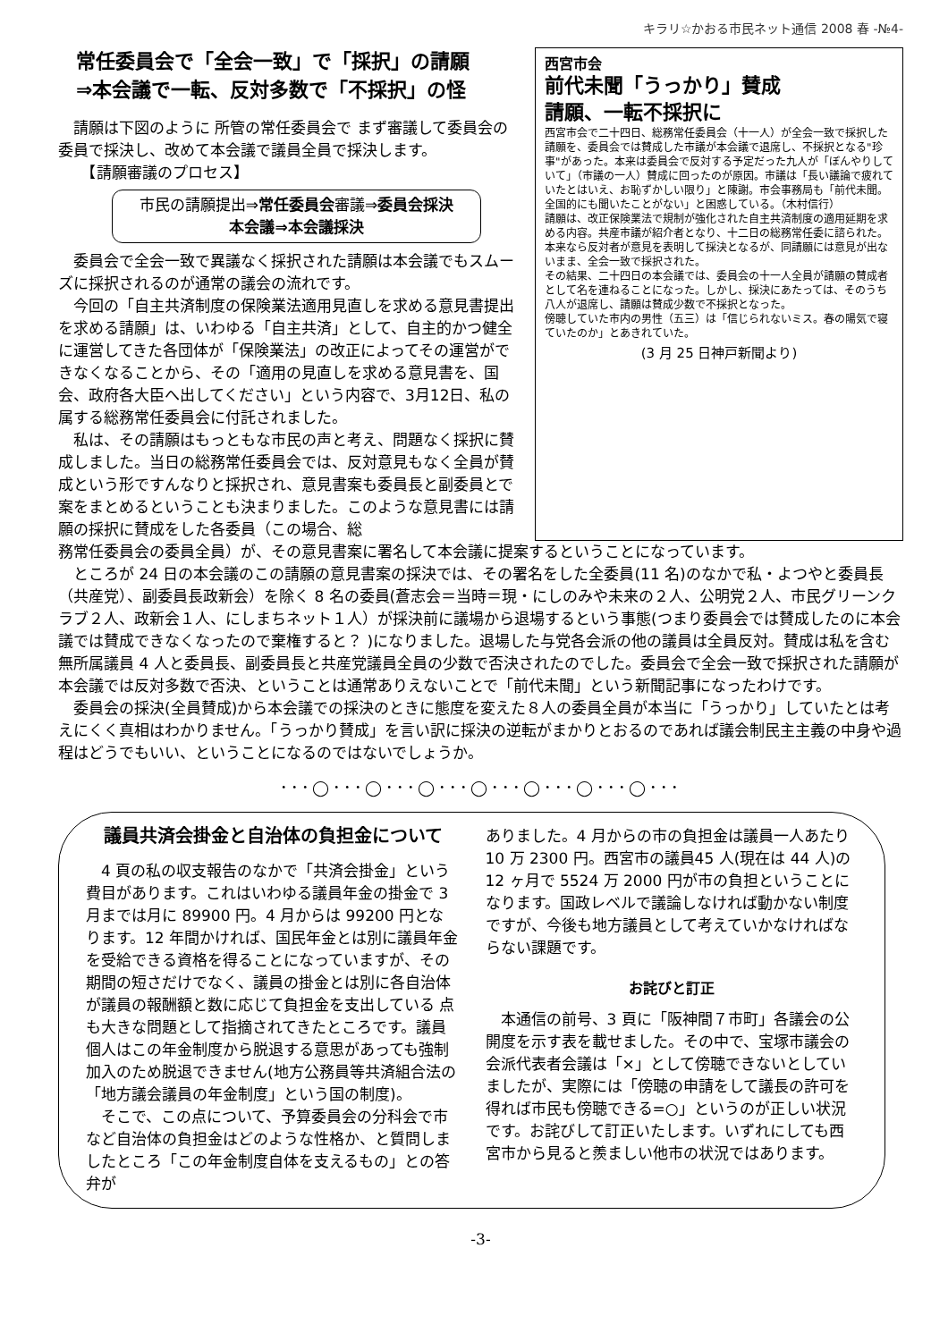キラリ☆かおる市民ネット通信 2008 春 -№4-
常任委員会で「全会一致」で「採択」の請願
⇒本会議で一転、反対多数で「不採択」の怪
請願は下図のように 所管の常任委員会で まず審議して委員会の委員で採決し、改めて本会議で議員全員で採決します。
　【請願審議のプロセス】
市民の請願提出⇒常任委員会審議⇒委員会採決
本会議⇒本会議採決
委員会で全会一致で異議なく採択された請願は本会議でもスムーズに採択されるのが通常の議会の流れです。
今回の「自主共済制度の保険業法適用見直しを求める意見書提出を求める請願」は、いわゆる「自主共済」として、自主的かつ健全に運営してきた各団体が「保険業法」の改正によってその運営ができなくなることから、その「適用の見直しを求める意見書を、国会、政府各大臣へ出してください」という内容で、3月12日、私の属する総務常任委員会に付託されました。
私は、その請願はもっともな市民の声と考え、問題なく採択に賛成しました。当日の総務常任委員会では、反対意見もなく全員が賛成という形ですんなりと採択され、意見書案も委員長と副委員とで案をまとめるということも決まりました。このような意見書には請願の採択に賛成をした各委員（この場合、総
西宮市会
前代未聞「うっかり」賛成
請願、一転不採択に
西宮市会で二十四日、総務常任委員会（十一人）が全会一致で採択した請願を、委員会では賛成した市議が本会議で退席し、不採択となる"珍事"があった。本来は委員会で反対する予定だった九人が「ぼんやりしていて」（市議の一人）賛成に回ったのが原因。市議は「長い議論で疲れていたとはいえ、お恥ずかしい限り」と陳謝。市会事務局も「前代未聞。全国的にも聞いたことがない」と困惑している。（木村信行）
請願は、改正保険業法で規制が強化された自主共済制度の適用延期を求める内容。共産市議が紹介者となり、十二日の総務常任委に諮られた。本来なら反対者が意見を表明して採決となるが、同請願には意見が出ないまま、全会一致で採択された。
その結果、二十四日の本会議では、委員会の十一人全員が請願の賛成者として名を連ねることになった。しかし、採決にあたっては、そのうち八人が退席し、請願は賛成少数で不採択となった。
傍聴していた市内の男性（五三）は「信じられないミス。春の陽気で寝ていたのか」とあきれていた。
(3 月 25 日神戸新聞より)
務常任委員会の委員全員）が、その意見書案に署名して本会議に提案するということになっています。
ところが 24 日の本会議のこの請願の意見書案の採決では、その署名をした全委員(11 名)のなかで私・よつやと委員長（共産党）、副委員長政新会）を除く 8 名の委員(蒼志会＝当時＝現・にしのみや未来の２人、公明党２人、市民グリーンクラブ２人、政新会１人、にしまちネット１人）が採決前に議場から退場するという事態(つまり委員会では賛成したのに本会議では賛成できなくなったので棄権すると？ )になりました。退場した与党各会派の他の議員は全員反対。賛成は私を含む無所属議員 4 人と委員長、副委員長と共産党議員全員の少数で否決されたのでした。委員会で全会一致で採択された請願が本会議では反対多数で否決、ということは通常ありえないことで「前代未聞」という新聞記事になったわけです。
委員会の採決(全員賛成)から本会議での採決のときに態度を変えた８人の委員全員が本当に「うっかり」していたとは考えにくく真相はわかりません。「うっかり賛成」を言い訳に採決の逆転がまかりとおるのであれば議会制民主主義の中身や過程はどうでもいい、ということになるのではないでしょうか。
･･･◯･･･◯･･･◯･･･◯･･･◯･･･◯･･･◯･･･
議員共済会掛金と自治体の負担金について
4 頁の私の収支報告のなかで「共済会掛金」という費目があります。これはいわゆる議員年金の掛金で 3 月までは月に 89900 円。4 月からは 99200 円となります。12 年間かければ、国民年金とは別に議員年金を受給できる資格を得ることになっていますが、その期間の短さだけでなく、議員の掛金とは別に各自治体が議員の報酬額と数に応じて負担金を支出している 点も大きな問題として指摘されてきたところです。議員個人はこの年金制度から脱退する意思があっても強制加入のため脱退できません(地方公務員等共済組合法の「地方議会議員の年金制度」という国の制度)。
そこで、この点について、予算委員会の分科会で市など自治体の負担金はどのような性格か、と質問しましたところ「この年金制度自体を支えるもの」との答弁が
ありました。4 月からの市の負担金は議員一人あたり 10 万 2300 円。西宮市の議員45 人(現在は 44 人)の 12 ヶ月で 5524 万 2000 円が市の負担ということになります。国政レベルで議論しなければ動かない制度ですが、今後も地方議員として考えていかなければならない課題です。
お詫びと訂正
本通信の前号、3 頁に「阪神間７市町」各議会の公開度を示す表を載せました。その中で、宝塚市議会の会派代表者会議は「×」として傍聴できないとしていましたが、実際には「傍聴の申請をして議長の許可を得れば市民も傍聴できる=○」というのが正しい状況です。お詫びして訂正いたします。いずれにしても西宮市から見ると羨ましい他市の状況ではあります。
-3-